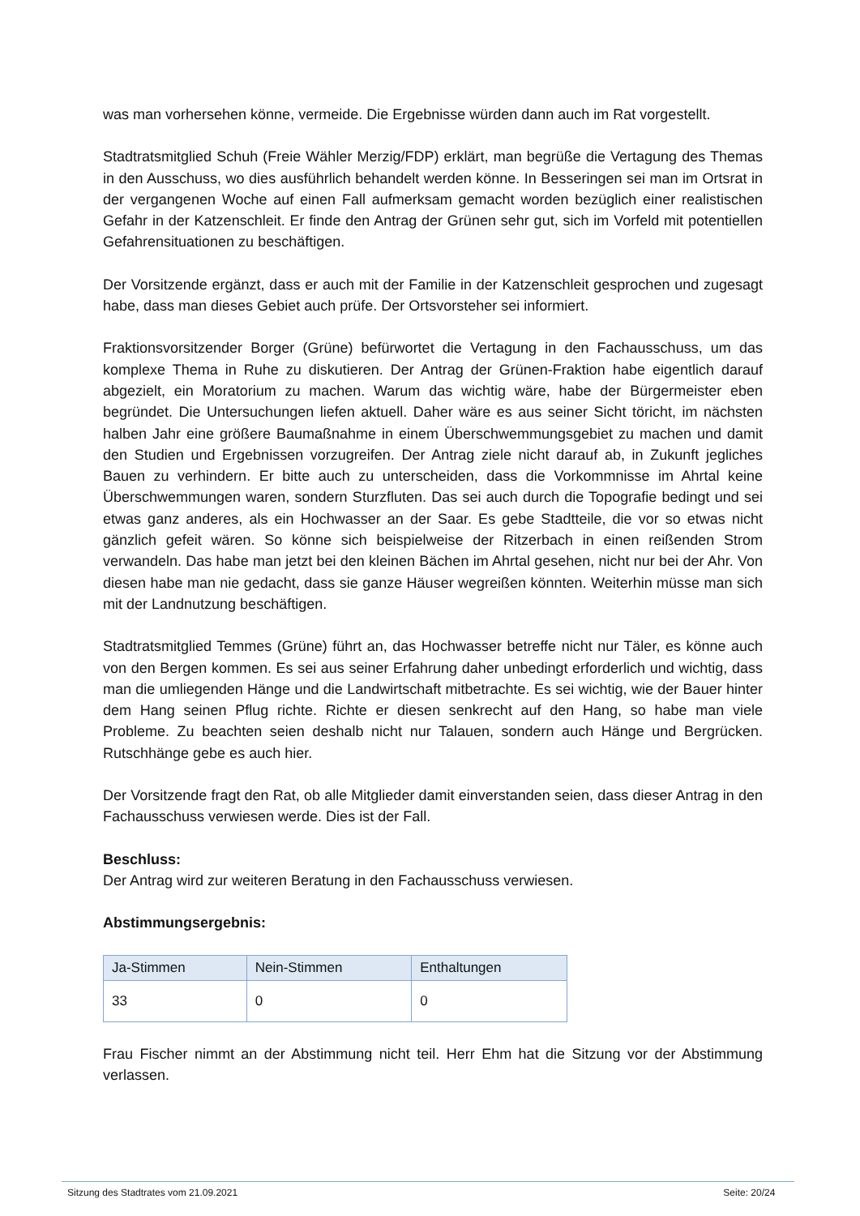was man vorhersehen könne, vermeide. Die Ergebnisse würden dann auch im Rat vorgestellt.
Stadtratsmitglied Schuh (Freie Wähler Merzig/FDP) erklärt, man begrüße die Vertagung des Themas in den Ausschuss, wo dies ausführlich behandelt werden könne. In Besseringen sei man im Ortsrat in der vergangenen Woche auf einen Fall aufmerksam gemacht worden bezüglich einer realistischen Gefahr in der Katzenschleit. Er finde den Antrag der Grünen sehr gut, sich im Vorfeld mit potentiellen Gefahrensituationen zu beschäftigen.
Der Vorsitzende ergänzt, dass er auch mit der Familie in der Katzenschleit gesprochen und zugesagt habe, dass man dieses Gebiet auch prüfe. Der Ortsvorsteher sei informiert.
Fraktionsvorsitzender Borger (Grüne) befürwortet die Vertagung in den Fachausschuss, um das komplexe Thema in Ruhe zu diskutieren. Der Antrag der Grünen-Fraktion habe eigentlich darauf abgezielt, ein Moratorium zu machen. Warum das wichtig wäre, habe der Bürgermeister eben begründet. Die Untersuchungen liefen aktuell. Daher wäre es aus seiner Sicht töricht, im nächsten halben Jahr eine größere Baumaßnahme in einem Überschwemmungsgebiet zu machen und damit den Studien und Ergebnissen vorzugreifen. Der Antrag ziele nicht darauf ab, in Zukunft jegliches Bauen zu verhindern. Er bitte auch zu unterscheiden, dass die Vorkommnisse im Ahrtal keine Überschwemmungen waren, sondern Sturzfluten. Das sei auch durch die Topografie bedingt und sei etwas ganz anderes, als ein Hochwasser an der Saar. Es gebe Stadtteile, die vor so etwas nicht gänzlich gefeit wären. So könne sich beispielweise der Ritzerbach in einen reißenden Strom verwandeln. Das habe man jetzt bei den kleinen Bächen im Ahrtal gesehen, nicht nur bei der Ahr. Von diesen habe man nie gedacht, dass sie ganze Häuser wegreißen könnten. Weiterhin müsse man sich mit der Landnutzung beschäftigen.
Stadtratsmitglied Temmes (Grüne) führt an, das Hochwasser betreffe nicht nur Täler, es könne auch von den Bergen kommen. Es sei aus seiner Erfahrung daher unbedingt erforderlich und wichtig, dass man die umliegenden Hänge und die Landwirtschaft mitbetrachte. Es sei wichtig, wie der Bauer hinter dem Hang seinen Pflug richte. Richte er diesen senkrecht auf den Hang, so habe man viele Probleme. Zu beachten seien deshalb nicht nur Talauen, sondern auch Hänge und Bergrücken. Rutschhänge gebe es auch hier.
Der Vorsitzende fragt den Rat, ob alle Mitglieder damit einverstanden seien, dass dieser Antrag in den Fachausschuss verwiesen werde. Dies ist der Fall.
Beschluss:
Der Antrag wird zur weiteren Beratung in den Fachausschuss verwiesen.
Abstimmungsergebnis:
| Ja-Stimmen | Nein-Stimmen | Enthaltungen |
| --- | --- | --- |
| 33 | 0 | 0 |
Frau Fischer nimmt an der Abstimmung nicht teil. Herr Ehm hat die Sitzung vor der Abstimmung verlassen.
Sitzung des Stadtrates vom 21.09.2021 Seite: 20/24